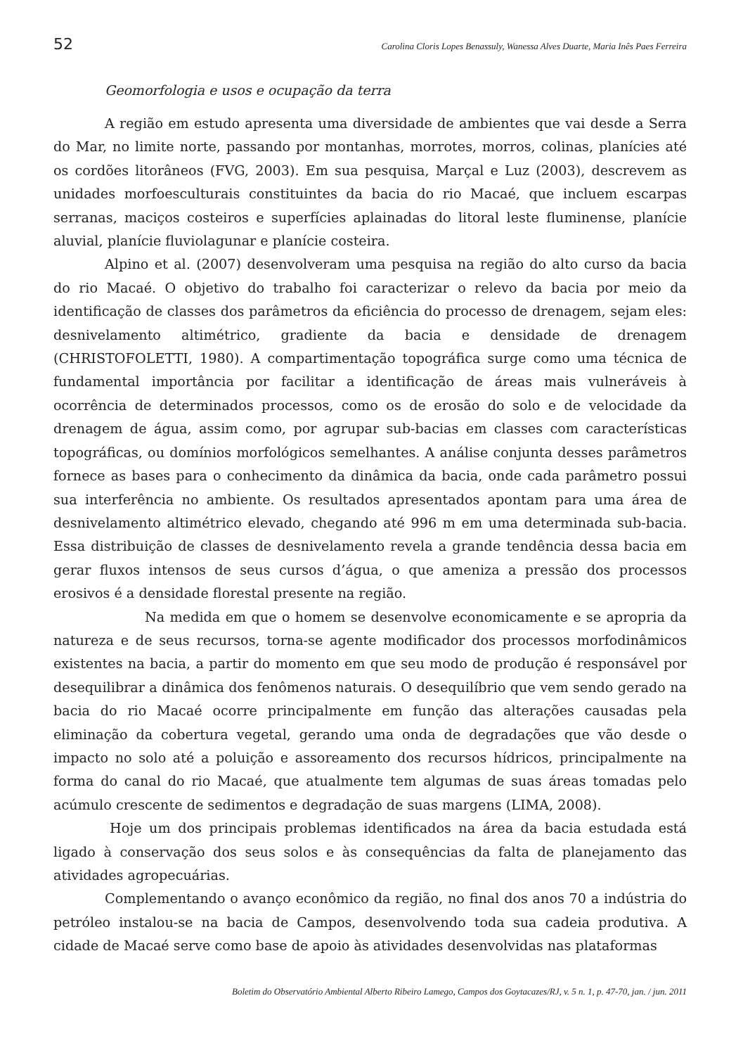52 Carolina Cloris Lopes Benassuly, Wanessa Alves Duarte, Maria Inês Paes Ferreira
Geomorfologia e usos e ocupação da terra
A região em estudo apresenta uma diversidade de ambientes que vai desde a Serra do Mar, no limite norte, passando por montanhas, morrotes, morros, colinas, planícies até os cordões litorâneos (FVG, 2003). Em sua pesquisa, Marçal e Luz (2003), descrevem as unidades morfoesculturais constituintes da bacia do rio Macaé, que incluem escarpas serranas, maciços costeiros e superfícies aplainadas do litoral leste fluminense, planície aluvial, planície fluviolagunar e planície costeira.
Alpino et al. (2007) desenvolveram uma pesquisa na região do alto curso da bacia do rio Macaé. O objetivo do trabalho foi caracterizar o relevo da bacia por meio da identificação de classes dos parâmetros da eficiência do processo de drenagem, sejam eles: desnivelamento altimétrico, gradiente da bacia e densidade de drenagem (CHRISTOFOLETTI, 1980). A compartimentação topográfica surge como uma técnica de fundamental importância por facilitar a identificação de áreas mais vulneráveis à ocorrência de determinados processos, como os de erosão do solo e de velocidade da drenagem de água, assim como, por agrupar sub-bacias em classes com características topográficas, ou domínios morfológicos semelhantes. A análise conjunta desses parâmetros fornece as bases para o conhecimento da dinâmica da bacia, onde cada parâmetro possui sua interferência no ambiente. Os resultados apresentados apontam para uma área de desnivelamento altimétrico elevado, chegando até 996 m em uma determinada sub-bacia. Essa distribuição de classes de desnivelamento revela a grande tendência dessa bacia em gerar fluxos intensos de seus cursos d’água, o que ameniza a pressão dos processos erosivos é a densidade florestal presente na região.
Na medida em que o homem se desenvolve economicamente e se apropria da natureza e de seus recursos, torna-se agente modificador dos processos morfodinâmicos existentes na bacia, a partir do momento em que seu modo de produção é responsável por desequilibrar a dinâmica dos fenômenos naturais. O desequilíbrio que vem sendo gerado na bacia do rio Macaé ocorre principalmente em função das alterações causadas pela eliminação da cobertura vegetal, gerando uma onda de degradações que vão desde o impacto no solo até a poluição e assoreamento dos recursos hídricos, principalmente na forma do canal do rio Macaé, que atualmente tem algumas de suas áreas tomadas pelo acúmulo crescente de sedimentos e degradação de suas margens (LIMA, 2008).
Hoje um dos principais problemas identificados na área da bacia estudada está ligado à conservação dos seus solos e às consequências da falta de planejamento das atividades agropecuárias.
Complementando o avanço econômico da região, no final dos anos 70 a indústria do petróleo instalou-se na bacia de Campos, desenvolvendo toda sua cadeia produtiva. A cidade de Macaé serve como base de apoio às atividades desenvolvidas nas plataformas
Boletim do Observatório Ambiental Alberto Ribeiro Lamego, Campos dos Goytacazes/RJ, v. 5 n. 1, p. 47-70, jan. / jun. 2011